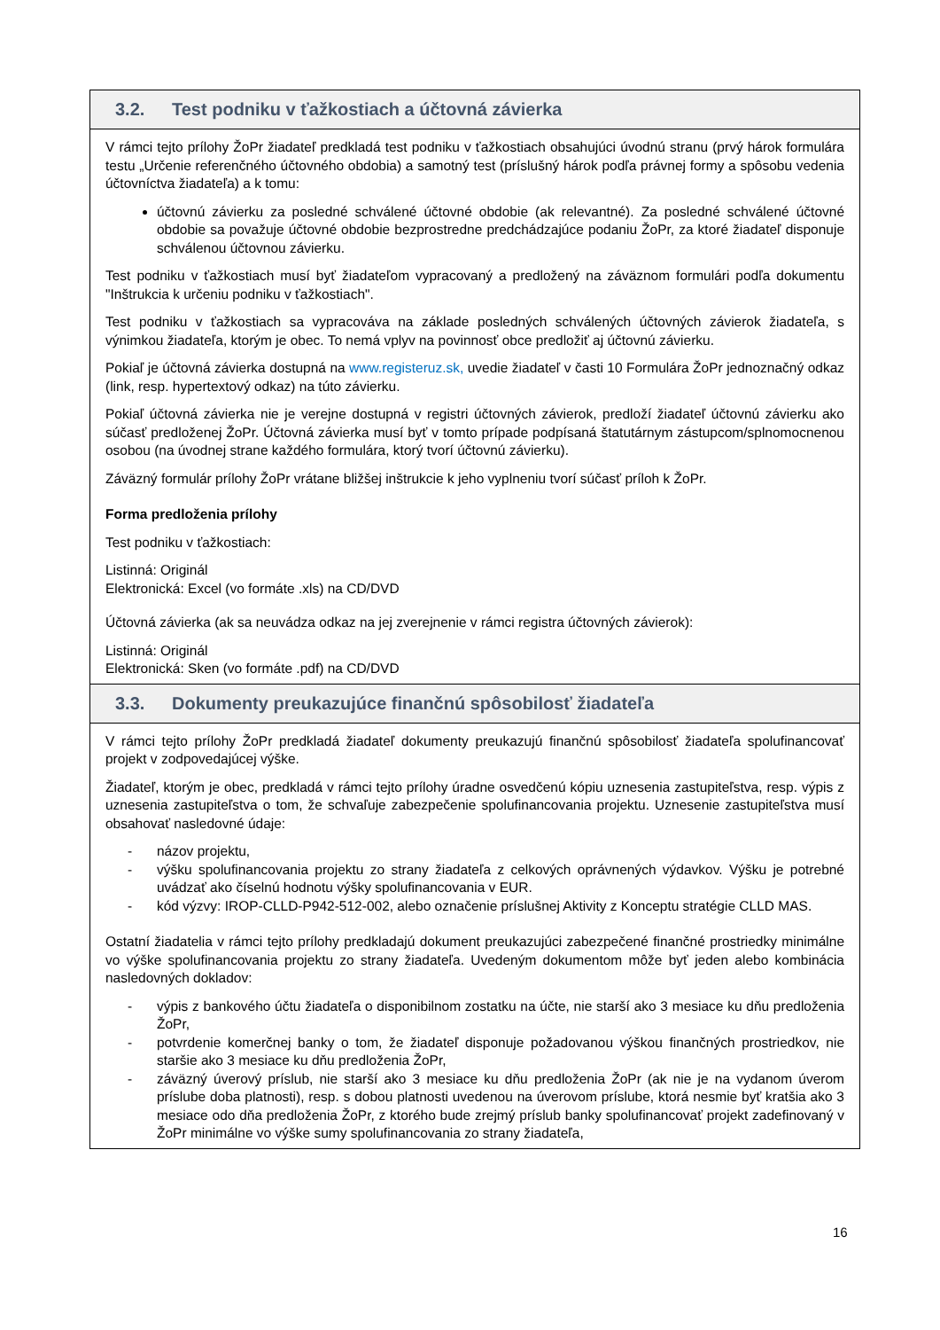3.2. Test podniku v ťažkostiach a účtovná závierka
V rámci tejto prílohy ŽoPr žiadateľ predkladá test podniku v ťažkostiach obsahujúci úvodnú stranu (prvý hárok formulára testu „Určenie referenčného účtovného obdobia) a samotný test (príslušný hárok podľa právnej formy a spôsobu vedenia účtovníctva žiadateľa) a k tomu:
účtovnú závierku za posledné schválené účtovné obdobie (ak relevantné). Za posledné schválené účtovné obdobie sa považuje účtovné obdobie bezprostredne predchádzajúce podaniu ŽoPr, za ktoré žiadateľ disponuje schválenou účtovnou závierku.
Test podniku v ťažkostiach musí byť žiadateľom vypracovaný a predložený na záväznom formulári podľa dokumentu "Inštrukcia k určeniu podniku v ťažkostiach".
Test podniku v ťažkostiach sa vypracováva na základe posledných schválených účtovných závierok žiadateľa, s výnimkou žiadateľa, ktorým je obec. To nemá vplyv na povinnosť obce predložiť aj účtovnú závierku.
Pokiaľ je účtovná závierka dostupná na www.registeruz.sk, uvedie žiadateľ v časti 10 Formulára ŽoPr jednoznačný odkaz (link, resp. hypertextový odkaz) na túto závierku.
Pokiaľ účtovná závierka nie je verejne dostupná v registri účtovných závierok, predloží žiadateľ účtovnú závierku ako súčasť predloženej ŽoPr. Účtovná závierka musí byť v tomto prípade podpísaná štatutárnym zástupcom/splnomocnenou osobou (na úvodnej strane každého formulára, ktorý tvorí účtovnú závierku).
Záväzný formulár prílohy ŽoPr vrátane bližšej inštrukcie k jeho vyplneniu tvorí súčasť príloh k ŽoPr.
Forma predloženia prílohy
Test podniku v ťažkostiach:
Listinná: Originál
Elektronická: Excel (vo formáte .xls) na CD/DVD
Účtovná závierka (ak sa neuvádza odkaz na jej zverejnenie v rámci registra účtovných závierok):
Listinná: Originál
Elektronická: Sken (vo formáte .pdf) na CD/DVD
3.3. Dokumenty preukazujúce finančnú spôsobilosť žiadateľa
V rámci tejto prílohy ŽoPr predkladá žiadateľ dokumenty preukazujú finančnú spôsobilosť žiadateľa spolufinancovať projekt v zodpovedajúcej výške.
Žiadateľ, ktorým je obec, predkladá v rámci tejto prílohy úradne osvedčenú kópiu uznesenia zastupiteľstva, resp. výpis z uznesenia zastupiteľstva o tom, že schvaľuje zabezpečenie spolufinancovania projektu. Uznesenie zastupiteľstva musí obsahovať nasledovné údaje:
- názov projektu,
- výšku spolufinancovania projektu zo strany žiadateľa z celkových oprávnených výdavkov. Výšku je potrebné uvádzať ako číselnú hodnotu výšky spolufinancovania v EUR.
- kód výzvy: IROP-CLLD-P942-512-002, alebo označenie príslušnej Aktivity z Konceptu stratégie CLLD MAS.
Ostatní žiadatelia v rámci tejto prílohy predkladajú dokument preukazujúci zabezpečené finančné prostriedky minimálne vo výške spolufinancovania projektu zo strany žiadateľa. Uvedeným dokumentom môže byť jeden alebo kombinácia nasledovných dokladov:
- výpis z bankového účtu žiadateľa o disponibilnom zostatku na účte, nie starší ako 3 mesiace ku dňu predloženia ŽoPr,
- potvrdenie komerčnej banky o tom, že žiadateľ disponuje požadovanou výškou finančných prostriedkov, nie staršie ako 3 mesiace ku dňu predloženia ŽoPr,
- záväzný úverový príslub, nie starší ako 3 mesiace ku dňu predloženia ŽoPr (ak nie je na vydanom úverom príslube doba platnosti), resp. s dobou platnosti uvedenou na úverovom príslube, ktorá nesmie byť kratšia ako 3 mesiace odo dňa predloženia ŽoPr, z ktorého bude zrejmý príslub banky spolufinancovať projekt zadefinovaný v ŽoPr minimálne vo výške sumy spolufinancovania zo strany žiadateľa,
16